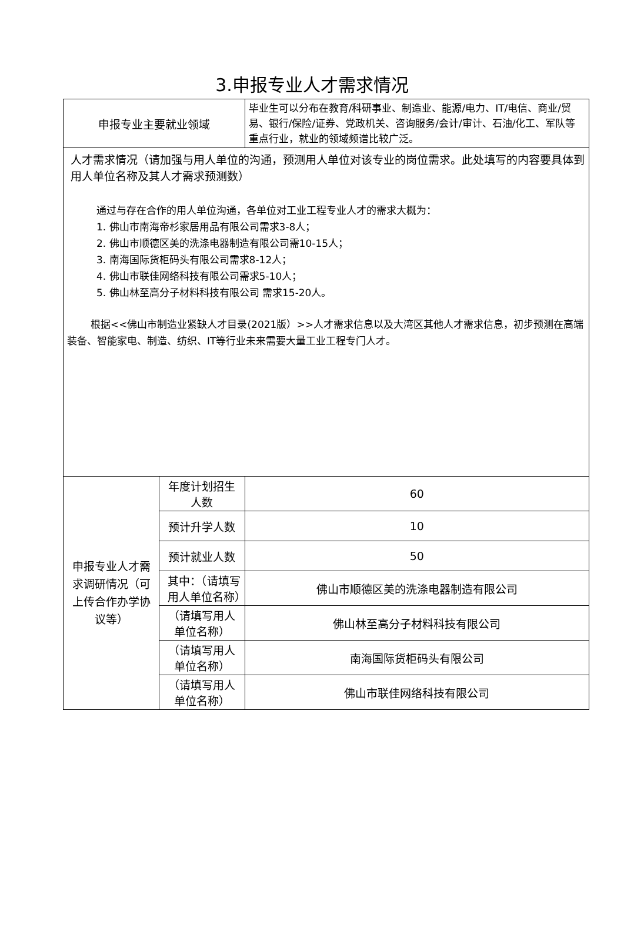3.申报专业人才需求情况
| 申报专业主要就业领域 | | 毕业生可以分布在教育/科研事业、制造业、能源/电力、IT/电信、商业/贸易、银行/保险/证券、党政机关、咨询服务/会计/审计、石油/化工、军队等重点行业，就业的领域频谱比较广泛。 | |
| 人才需求情况（请加强与用人单位的沟通，预测用人单位对该专业的岗位需求。此处填写的内容要具体到用人单位名称及其人才需求预测数） 通过与存在合作的用人单位沟通，各单位对工业工程专业人才的需求大概为： 1. 佛山市南海帝杉家居用品有限公司需求3-8人； 2. 佛山市顺德区美的洗涤电器制造有限公司需10-15人； 3. 南海国际货柜码头有限公司需求8-12人； 4. 佛山市联佳网络科技有限公司需求5-10人； 5. 佛山林至高分子材料科技有限公司 需求15-20人。 根据<<佛山市制造业紧缺人才目录(2021版）>>人才需求信息以及大湾区其他人才需求信息，初步预测在高端装备、智能家电、制造、纺织、IT等行业未来需要大量工业工程专门人才。 | | | |
| 申报专业人才需求调研情况（可上传合作办学协议等） | 年度计划招生人数 | | 60 |
| | 预计升学人数 | | 10 |
| | 预计就业人数 | | 50 |
| | 其中：（请填写用人单位名称） | | 佛山市顺德区美的洗涤电器制造有限公司 |
| | （请填写用人单位名称） | | 佛山林至高分子材料科技有限公司 |
| | （请填写用人单位名称） | | 南海国际货柜码头有限公司 |
| | （请填写用人单位名称） | | 佛山市联佳网络科技有限公司 |